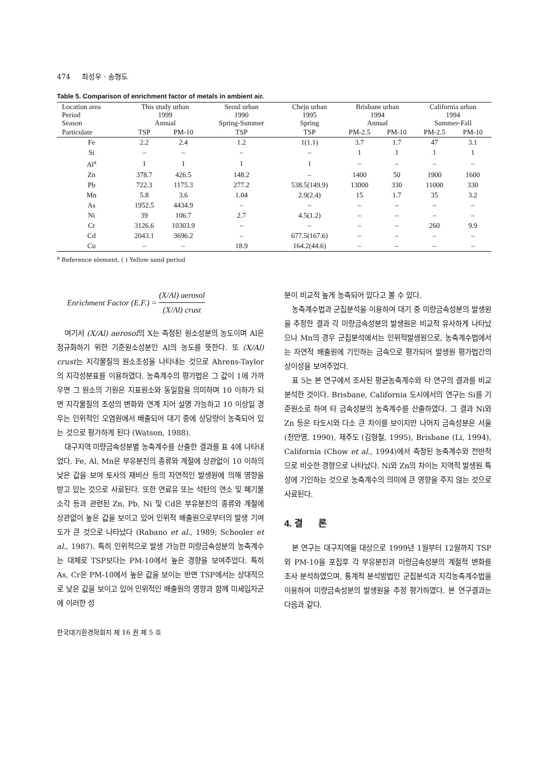474 최성우 · 송형도
Table 5. Comparison of enrichment factor of metals in ambient air.
| Location area Period Season | This study urban 1999 Annual | | Seoul urban 1990 Spring-Summer | Cheju urban 1995 Spring | Brisbane urban 1994 Annual | | California urban 1994 Summer-Fall | |
| --- | --- | --- | --- | --- | --- | --- | --- | --- |
| Particulate | TSP | PM-10 | TSP | TSP | PM-2.5 | PM-10 | PM-2.5 | PM-10 |
| Fe | 2.2 | 2.4 | 1.2 | 1(1.1) | 3.7 | 1.7 | 47 | 3.1 |
| Si | – | – | – | – | 1 | 1 | 1 | 1 |
| Al<sup>a</sup> | 1 | 1 | 1 | 1 | – | – | – | – |
| Zn | 378.7 | 426.5 | 148.2 | – | 1400 | 50 | 1900 | 1600 |
| Pb | 722.3 | 1175.3 | 277.2 | 538.5(149.9) | 13000 | 330 | 11000 | 330 |
| Mn | 5.8 | 3.6 | 1.04 | 2.9(2.4) | 15 | 1.7 | 35 | 3.2 |
| As | 1952.5 | 4434.9 | – | – | – | – | – | – |
| Ni | 39 | 106.7 | 2.7 | 4.5(1.2) | – | – | – | – |
| Cr | 3126.6 | 10303.9 | – | – | – | – | 260 | 9.9 |
| Cd | 2043.1 | 3696.2 | – | 677.5(167.6) | – | – | – | – |
| Cu | – | – | 18.9 | 164.2(44.6) | – | – | – | – |
<sup>a</sup> Reference element, ( ) Yellow sand period
Enrichment Factor (E.F.) = (X/Al) aerosol (X/Al) crust
여기서 (X/Al) aerosol의 X는 측정된 원소성분의 농도이며 Al은 정규화하기 위한 기준원소성분인 Al의 농도를 뜻한다. 또 (X/Al) crust는 지각물질의 원소조성을 나타내는 것으로 Ahrens-Taylor의 지각성분표를 이용하였다. 농축계수의 평가법은 그 값이 1에 가까우면 그 원소의 기원은 지표원소와 동일함을 의미하며 10 이하가 되면 지각물질의 조성의 변화와 연계 지어 설명 가능하고 10 이상일 경우는 인위적인 오염원에서 배출되어 대기 중에 상당량이 농축되어 있는 것으로 평가하게 된다 (Watson, 1988).
대구지역 미량금속성분별 농축계수를 산출한 결과를 표 4에 나타내었다. Fe, Al, Mn은 부유분진의 종류와 계절에 상관없이 10 이하의 낮은 값을 보여 토사의 재비산 등의 자연적인 발생원에 의해 영향을 받고 있는 것으로 사료된다. 또한 연료유 또는 석탄의 연소 및 폐기물 소각 등과 관련된 Zn, Pb, Ni 및 Cd은 부유분진의 종류와 계절에 상관없이 높은 값을 보이고 있어 인위적 배출원으로부터의 발생 기여도가 큰 것으로 나타났다 (Rabano et al., 1989; Schooler et al., 1987). 특히 인위적으로 발생 가능한 미량금속성분의 농축계수는 대체로 TSP보다는 PM-10에서 높은 경향을 보여주었다. 특히 As, Cr은 PM-10에서 높은 값을 보이는 반면 TSP에서는 상대적으로 낮은 값을 보이고 있어 인위적인 배출원의 영향과 함께 미세입자군에 이러한 성
분이 비교적 높게 농축되어 있다고 볼 수 있다.
농축계수법과 군집분석을 이용하여 대기 중 미량금속성분의 발생원을 추정한 결과 각 미량금속성분의 발생원은 비교적 유사하게 나타났으나 Mn의 경우 군집분석에서는 인위적발생원으로, 농축계수법에서는 자연적 배출원에 기인하는 금속으로 평가되어 발생원 평가법간의 상이성을 보여주었다.
표 5는 본 연구에서 조사된 평균농축계수와 타 연구의 결과를 비교 분석한 것이다. Brisbane, California 도시에서의 연구는 Si를 기준원소로 하여 타 금속성분의 농축계수를 산출하였다. 그 결과 Ni와 Zn 등은 타도시와 다소 큰 차이를 보이지만 나머지 금속성분은 서울 (천만영, 1990), 제주도 (김형철, 1995), Brisbane (Li, 1994), California (Chow et al., 1994)에서 측정된 농축계수와 전반적으로 비슷한 경향으로 나타났다. Ni와 Zn의 차이는 지역적 발생원 특성에 기인하는 것으로 농축계수의 의미에 큰 영향을 주지 않는 것으로 사료된다.
4. 결 론
본 연구는 대구지역을 대상으로 1999년 1월부터 12월까지 TSP와 PM-10을 포집후 각 부유분진과 미량금속성분의 계절적 변화를 조사 분석하였으며, 통계적 분석방법인 군집분석과 지각농축계수법을 이용하여 미량금속성분의 발생원을 추정 평가하였다. 본 연구결과는 다음과 같다.
한국대기환경학회지 제 16 권 제 5 호